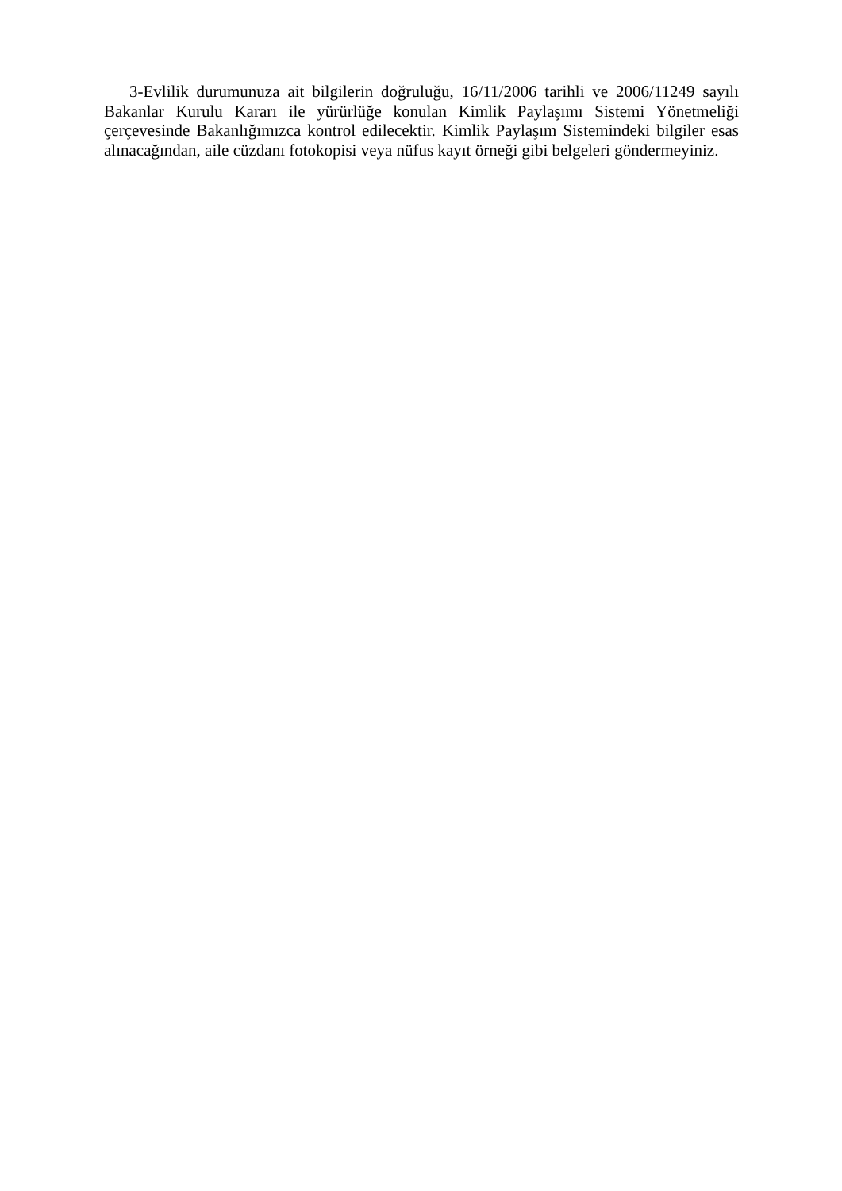3-Evlilik durumunuza ait bilgilerin doğruluğu, 16/11/2006 tarihli ve 2006/11249 sayılı Bakanlar Kurulu Kararı ile yürürlüğe konulan Kimlik Paylaşımı Sistemi Yönetmeliği çerçevesinde Bakanlığımızca kontrol edilecektir. Kimlik Paylaşım Sistemindeki bilgiler esas alınacağından, aile cüzdanı fotokopisi veya nüfus kayıt örneği gibi belgeleri göndermeyiniz.